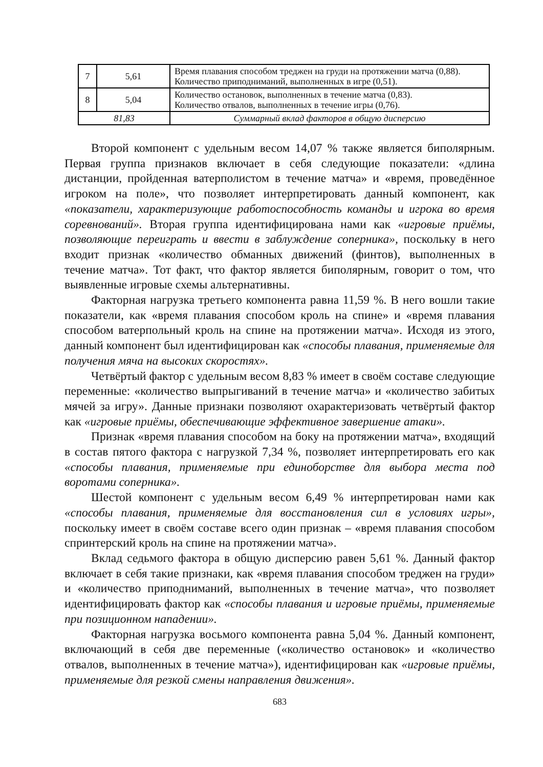| 7 | 5,61 | Время плавания способом треджен на груди на протяжении матча (0,88). Количество приподниманий, выполненных в игре (0,51). |
| 8 | 5,04 | Количество остановок, выполненных в течение матча (0,83). Количество отвалов, выполненных в течение игры (0,76). |
| 81,83 | | Суммарный вклад факторов в общую дисперсию |
Второй компонент с удельным весом 14,07 % также является биполярным. Первая группа признаков включает в себя следующие показатели: «длина дистанции, пройденная ватерполистом в течение матча» и «время, проведённое игроком на поле», что позволяет интерпретировать данный компонент, как «показатели, характеризующие работоспособность команды и игрока во время соревнований». Вторая группа идентифицирована нами как «игровые приёмы, позволяющие переиграть и ввести в заблуждение соперника», поскольку в него входит признак «количество обманных движений (финтов), выполненных в течение матча». Тот факт, что фактор является биполярным, говорит о том, что выявленные игровые схемы альтернативны.
Факторная нагрузка третьего компонента равна 11,59 %. В него вошли такие показатели, как «время плавания способом кроль на спине» и «время плавания способом ватерпольный кроль на спине на протяжении матча». Исходя из этого, данный компонент был идентифицирован как «способы плавания, применяемые для получения мяча на высоких скоростях».
Четвёртый фактор с удельным весом 8,83 % имеет в своём составе следующие переменные: «количество выпрыгиваний в течение матча» и «количество забитых мячей за игру». Данные признаки позволяют охарактеризовать четвёртый фактор как «игровые приёмы, обеспечивающие эффективное завершение атаки».
Признак «время плавания способом на боку на протяжении матча», входящий в состав пятого фактора с нагрузкой 7,34 %, позволяет интерпретировать его как «способы плавания, применяемые при единоборстве для выбора места под воротами соперника».
Шестой компонент с удельным весом 6,49 % интерпретирован нами как «способы плавания, применяемые для восстановления сил в условиях игры», поскольку имеет в своём составе всего один признак – «время плавания способом спринтерский кроль на спине на протяжении матча».
Вклад седьмого фактора в общую дисперсию равен 5,61 %. Данный фактор включает в себя такие признаки, как «время плавания способом треджен на груди» и «количество приподниманий, выполненных в течение матча», что позволяет идентифицировать фактор как «способы плавания и игровые приёмы, применяемые при позиционном нападении».
Факторная нагрузка восьмого компонента равна 5,04 %. Данный компонент, включающий в себя две переменные («количество остановок» и «количество отвалов, выполненных в течение матча»), идентифицирован как «игровые приёмы, применяемые для резкой смены направления движения».
683